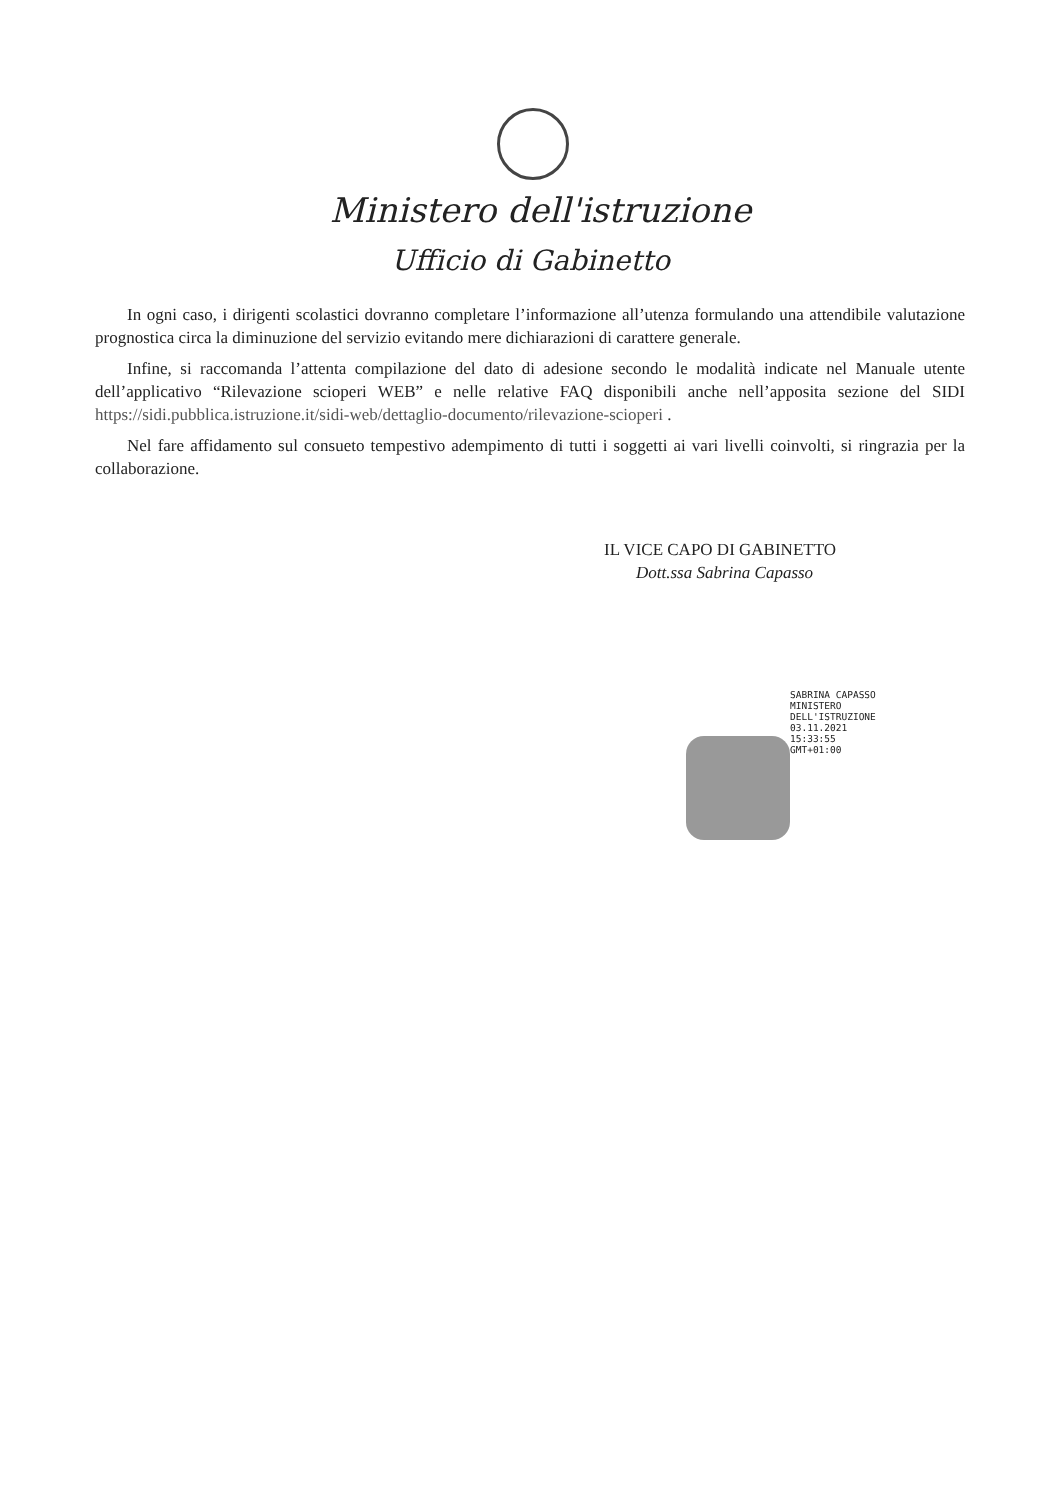Ministero dell'istruzione
Ufficio di Gabinetto
In ogni caso, i dirigenti scolastici dovranno completare l’informazione all’utenza formulando una attendibile valutazione prognostica circa la diminuzione del servizio evitando mere dichiarazioni di carattere generale.
Infine, si raccomanda l’attenta compilazione del dato di adesione secondo le modalità indicate nel Manuale utente dell’applicativo “Rilevazione scioperi WEB” e nelle relative FAQ disponibili anche nell’apposita sezione del SIDI https://sidi.pubblica.istruzione.it/sidi-web/dettaglio-documento/rilevazione-scioperi .
Nel fare affidamento sul consueto tempestivo adempimento di tutti i soggetti ai vari livelli coinvolti, si ringrazia per la collaborazione.
IL VICE CAPO DI GABINETTO
Dott.ssa Sabrina Capasso
SABRINA CAPASSO
MINISTERO
DELL'ISTRUZIONE
03.11.2021
15:33:55
GMT+01:00